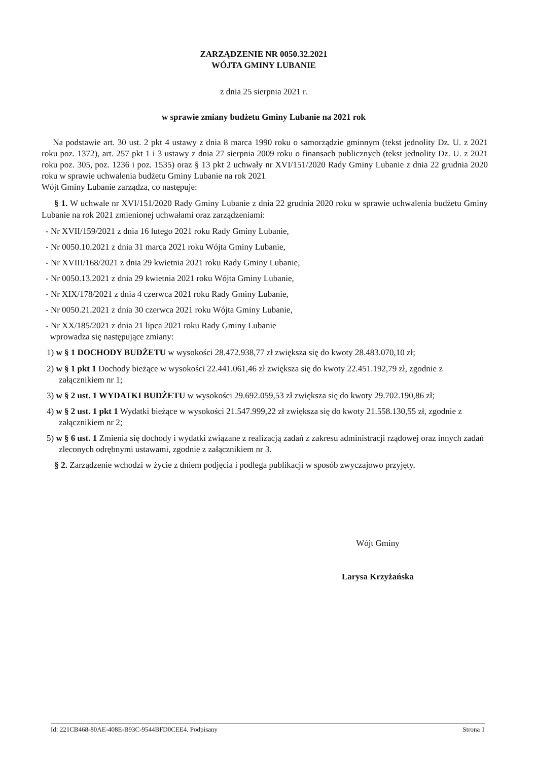ZARZĄDZENIE NR 0050.32.2021
WÓJTA GMINY LUBANIE
z dnia 25 sierpnia 2021 r.
w sprawie zmiany budżetu Gminy Lubanie na 2021 rok
Na podstawie art. 30 ust. 2 pkt 4 ustawy z dnia 8 marca 1990 roku o samorządzie gminnym (tekst jednolity Dz. U. z 2021 roku poz. 1372), art. 257 pkt 1 i 3 ustawy z dnia 27 sierpnia 2009 roku o finansach publicznych (tekst jednolity Dz. U. z 2021 roku poz. 305, poz. 1236 i poz. 1535) oraz § 13 pkt 2 uchwały nr XVI/151/2020 Rady Gminy Lubanie z dnia 22 grudnia 2020 roku w sprawie uchwalenia budżetu Gminy Lubanie na rok 2021
Wójt Gminy Lubanie zarządza, co następuje:
§ 1. W uchwale nr XVI/151/2020 Rady Gminy Lubanie z dnia 22 grudnia 2020 roku w sprawie uchwalenia budżetu Gminy Lubanie na rok 2021 zmienionej uchwałami oraz zarządzeniami:
- Nr XVII/159/2021 z dnia 16 lutego 2021 roku Rady Gminy Lubanie,
- Nr 0050.10.2021 z dnia 31 marca 2021 roku Wójta Gminy Lubanie,
- Nr XVIII/168/2021 z dnia 29 kwietnia 2021 roku Rady Gminy Lubanie,
- Nr 0050.13.2021 z dnia 29 kwietnia 2021 roku Wójta Gminy Lubanie,
- Nr XIX/178/2021 z dnia 4 czerwca 2021 roku Rady Gminy Lubanie,
- Nr 0050.21.2021 z dnia 30 czerwca 2021 roku Wójta Gminy Lubanie,
- Nr XX/185/2021 z dnia 21 lipca 2021 roku Rady Gminy Lubanie
wprowadza się następujące zmiany:
1) w § 1 DOCHODY BUDŻETU w wysokości 28.472.938,77 zł zwiększa się do kwoty 28.483.070,10 zł;
2) w § 1 pkt 1 Dochody bieżące w wysokości 22.441.061,46 zł zwiększa się do kwoty 22.451.192,79 zł, zgodnie z załącznikiem nr 1;
3) w § 2 ust. 1 WYDATKI BUDŻETU w wysokości 29.692.059,53 zł zwiększa się do kwoty 29.702.190,86 zł;
4) w § 2 ust. 1 pkt 1 Wydatki bieżące w wysokości 21.547.999,22 zł zwiększa się do kwoty 21.558.130,55 zł, zgodnie z załącznikiem nr 2;
5) w § 6 ust. 1 Zmienia się dochody i wydatki związane z realizacją zadań z zakresu administracji rządowej oraz innych zadań zleconych odrębnymi ustawami, zgodnie z załącznikiem nr 3.
§ 2. Zarządzenie wchodzi w życie z dniem podjęcia i podlega publikacji w sposób zwyczajowo przyjęty.
Wójt Gminy
Larysa Krzyżańska
Id: 221CB468-80AE-408E-B93C-9544BFD0CEE4. Podpisany Strona 1